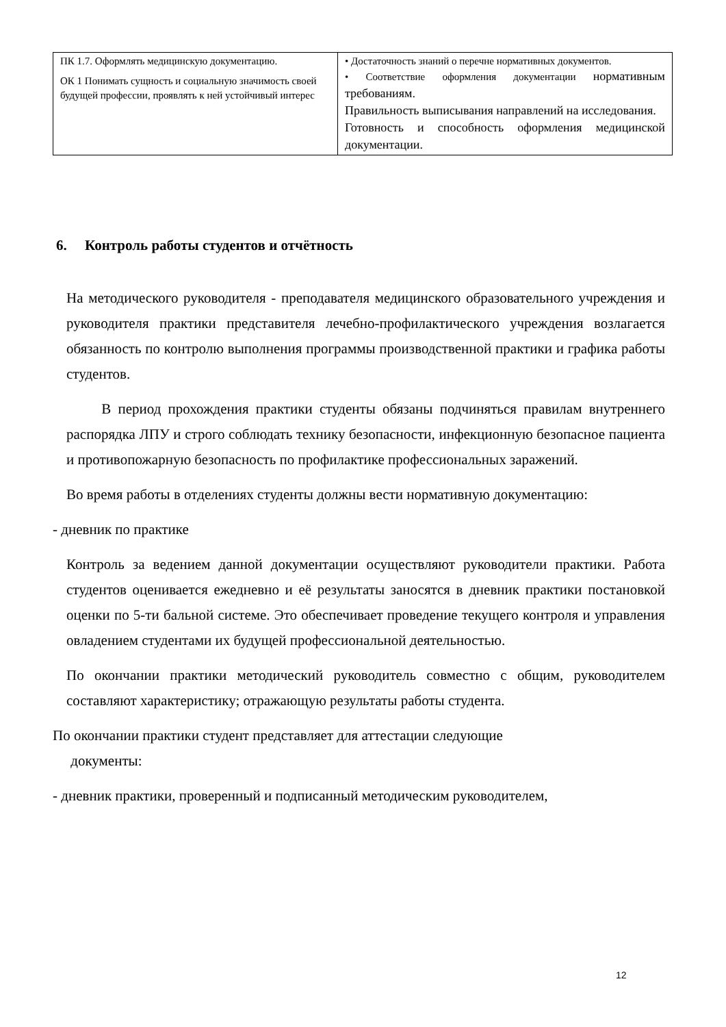| ПК 1.7. Оформлять медицинскую документацию. ОК 1 Понимать сущность и социальную значимость своей будущей профессии, проявлять к ней устойчивый интерес | • Достаточность знаний о перечне нормативных документов. • Соответствие оформления документации нормативным требованиям. Правильность выписывания направлений на исследования. Готовность и способность оформления медицинской документации. |
6. Контроль работы студентов и отчётность
На методического руководителя - преподавателя медицинского образовательного учреждения и руководителя практики представителя лечебно-профилактического учреждения возлагается обязанность по контролю выполнения программы производственной практики и графика работы студентов.
В период прохождения практики студенты обязаны подчиняться правилам внутреннего распорядка ЛПУ и строго соблюдать технику безопасности, инфекционную безопасное пациента и противопожарную безопасность по профилактике профессиональных заражений.
Во время работы в отделениях студенты должны вести нормативную документацию:
- дневник по практике
Контроль за ведением данной документации осуществляют руководители практики. Работа студентов оценивается ежедневно и её результаты заносятся в дневник практики постановкой оценки по 5-ти бальной системе. Это обеспечивает проведение текущего контроля и управления овладением студентами их будущей профессиональной деятельностью.
По окончании практики методический руководитель совместно с общим, руководителем составляют характеристику; отражающую результаты работы студента.
По окончании практики студент представляет для аттестации следующие
документы:
- дневник практики, проверенный и подписанный методическим руководителем,
12